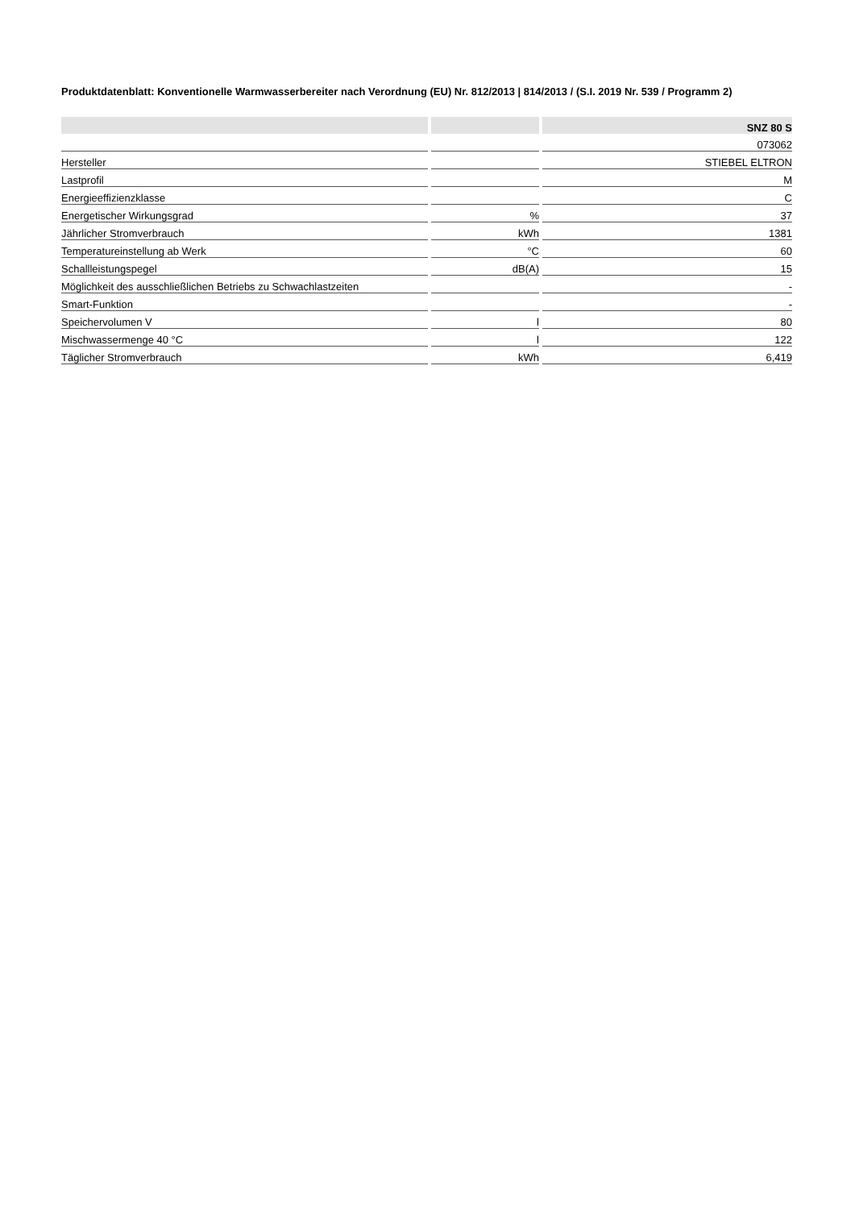Produktdatenblatt: Konventionelle Warmwasserbereiter nach Verordnung (EU) Nr. 812/2013 | 814/2013 / (S.I. 2019 Nr. 539 / Programm 2)
| | | SNZ 80 S |
| --- | --- | --- |
| | | 073062 |
| Hersteller | | STIEBEL ELTRON |
| Lastprofil | | M |
| Energieeffizienzklasse | | C |
| Energetischer Wirkungsgrad | % | 37 |
| Jährlicher Stromverbrauch | kWh | 1381 |
| Temperatureinstellung ab Werk | °C | 60 |
| Schallleistungspegel | dB(A) | 15 |
| Möglichkeit des ausschließlichen Betriebs zu Schwachlastzeiten | | - |
| Smart-Funktion | | - |
| Speichervolumen V | l | 80 |
| Mischwassermenge 40 °C | l | 122 |
| Täglicher Stromverbrauch | kWh | 6,419 |